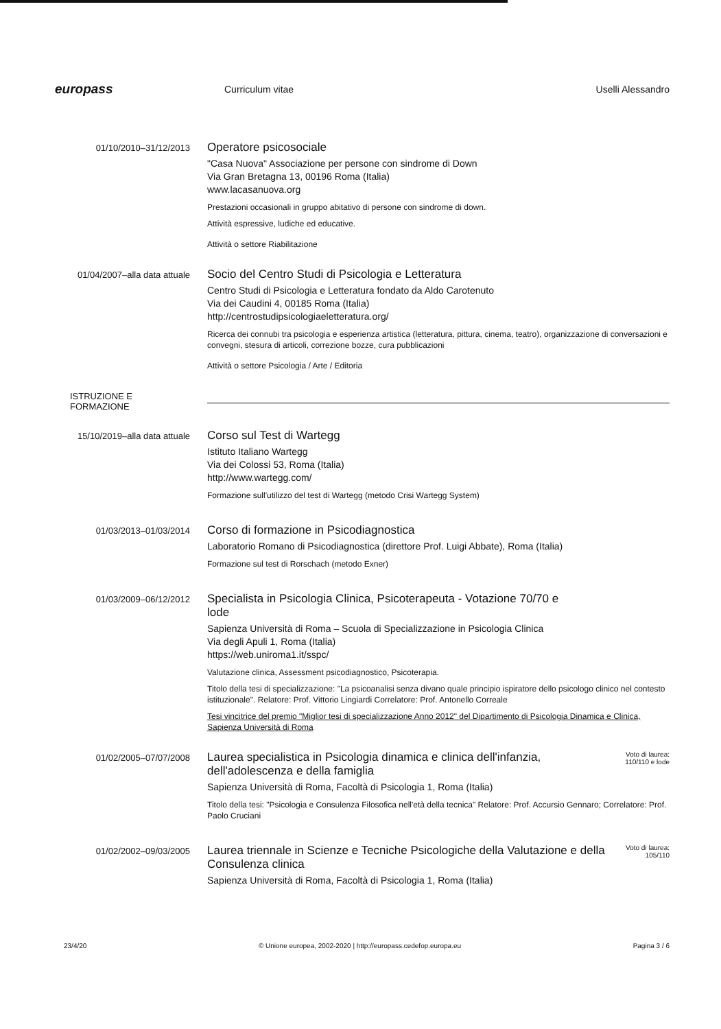europass
Curriculum vitae Uselli Alessandro
01/10/2010–31/12/2013
Operatore psicosociale
"Casa Nuova" Associazione per persone con sindrome di Down
Via Gran Bretagna 13, 00196 Roma (Italia)
www.lacasanuova.org
Prestazioni occasionali in gruppo abitativo di persone con sindrome di down.
Attività espressive, ludiche ed educative.
Attività o settore Riabilitazione
01/04/2007–alla data attuale
Socio del Centro Studi di Psicologia e Letteratura
Centro Studi di Psicologia e Letteratura fondato da Aldo Carotenuto
Via dei Caudini 4, 00185 Roma (Italia)
http://centrostudipsicologiaeletteratura.org/
Ricerca dei connubi tra psicologia e esperienza artistica (letteratura, pittura, cinema, teatro), organizzazione di conversazioni e convegni, stesura di articoli, correzione bozze, cura pubblicazioni
Attività o settore Psicologia / Arte / Editoria
ISTRUZIONE E FORMAZIONE
15/10/2019–alla data attuale
Corso sul Test di Wartegg
Istituto Italiano Wartegg
Via dei Colossi 53, Roma (Italia)
http://www.wartegg.com/
Formazione sull'utilizzo del test di Wartegg (metodo Crisi Wartegg System)
01/03/2013–01/03/2014
Corso di formazione in Psicodiagnostica
Laboratorio Romano di Psicodiagnostica (direttore Prof. Luigi Abbate), Roma (Italia)
Formazione sul test di Rorschach (metodo Exner)
01/03/2009–06/12/2012
Specialista in Psicologia Clinica, Psicoterapeuta - Votazione 70/70 e lode
Sapienza Università di Roma – Scuola di Specializzazione in Psicologia Clinica
Via degli Apuli 1, Roma (Italia)
https://web.uniroma1.it/sspc/
Valutazione clinica, Assessment psicodiagnostico, Psicoterapia.
Titolo della tesi di specializzazione: "La psicoanalisi senza divano quale principio ispiratore dello psicologo clinico nel contesto istituzionale". Relatore: Prof. Vittorio Lingiardi Correlatore: Prof. Antonello Correale
Tesi vincitrice del premio "Miglior tesi di specializzazione Anno 2012" del Dipartimento di Psicologia Dinamica e Clinica, Sapienza Università di Roma
01/02/2005–07/07/2008
Laurea specialistica in Psicologia dinamica e clinica dell'infanzia, dell'adolescenza e della famiglia
Voto di laurea: 110/110 e lode
Sapienza Università di Roma, Facoltà di Psicologia 1, Roma (Italia)
Titolo della tesi: "Psicologia e Consulenza Filosofica nell'età della tecnica" Relatore: Prof. Accursio Gennaro; Correlatore: Prof. Paolo Cruciani
01/02/2002–09/03/2005
Laurea triennale in Scienze e Tecniche Psicologiche della Valutazione e della Consulenza clinica
Voto di laurea: 105/110
Sapienza Università di Roma, Facoltà di Psicologia 1, Roma (Italia)
23/4/20 © Unione europea, 2002-2020 | http://europass.cedefop.europa.eu Pagina 3 / 6